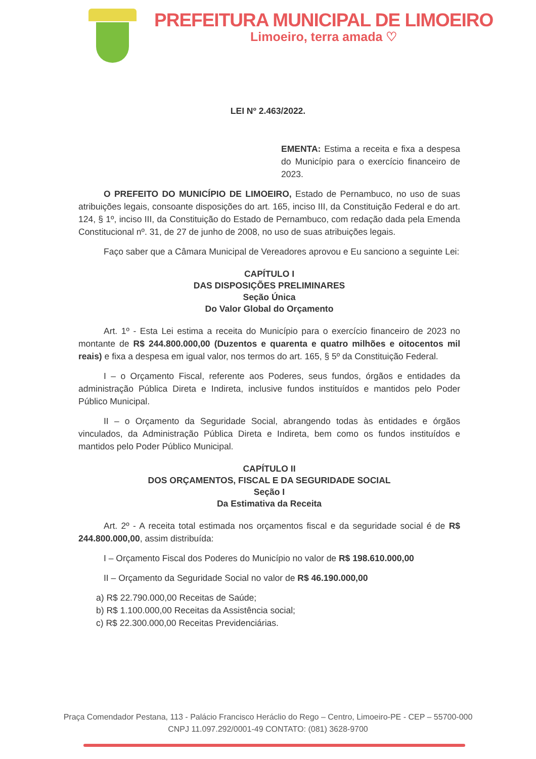PREFEITURA MUNICIPAL DE LIMOEIRO
Limoeiro, terra amada ♡
LEI Nº 2.463/2022.
EMENTA: Estima a receita e fixa a despesa do Município para o exercício financeiro de 2023.
O PREFEITO DO MUNICÍPIO DE LIMOEIRO, Estado de Pernambuco, no uso de suas atribuições legais, consoante disposições do art. 165, inciso III, da Constituição Federal e do art. 124, § 1º, inciso III, da Constituição do Estado de Pernambuco, com redação dada pela Emenda Constitucional nº. 31, de 27 de junho de 2008, no uso de suas atribuições legais.
Faço saber que a Câmara Municipal de Vereadores aprovou e Eu sanciono a seguinte Lei:
CAPÍTULO I
DAS DISPOSIÇÕES PRELIMINARES
Seção Única
Do Valor Global do Orçamento
Art. 1º - Esta Lei estima a receita do Município para o exercício financeiro de 2023 no montante de R$ 244.800.000,00 (Duzentos e quarenta e quatro milhões e oitocentos mil reais) e fixa a despesa em igual valor, nos termos do art. 165, § 5º da Constituição Federal.
I – o Orçamento Fiscal, referente aos Poderes, seus fundos, órgãos e entidades da administração Pública Direta e Indireta, inclusive fundos instituídos e mantidos pelo Poder Público Municipal.
II – o Orçamento da Seguridade Social, abrangendo todas às entidades e órgãos vinculados, da Administração Pública Direta e Indireta, bem como os fundos instituídos e mantidos pelo Poder Público Municipal.
CAPÍTULO II
DOS ORÇAMENTOS, FISCAL E DA SEGURIDADE SOCIAL
Seção I
Da Estimativa da Receita
Art. 2º - A receita total estimada nos orçamentos fiscal e da seguridade social é de R$ 244.800.000,00, assim distribuída:
I – Orçamento Fiscal dos Poderes do Município no valor de R$ 198.610.000,00
II – Orçamento da Seguridade Social no valor de R$ 46.190.000,00
a) R$ 22.790.000,00 Receitas de Saúde;
b) R$ 1.100.000,00 Receitas da Assistência social;
c) R$ 22.300.000,00 Receitas Previdenciárias.
Praça Comendador Pestana, 113 - Palácio Francisco Heráclio do Rego – Centro, Limoeiro-PE - CEP – 55700-000
CNPJ 11.097.292/0001-49 CONTATO: (081) 3628-9700